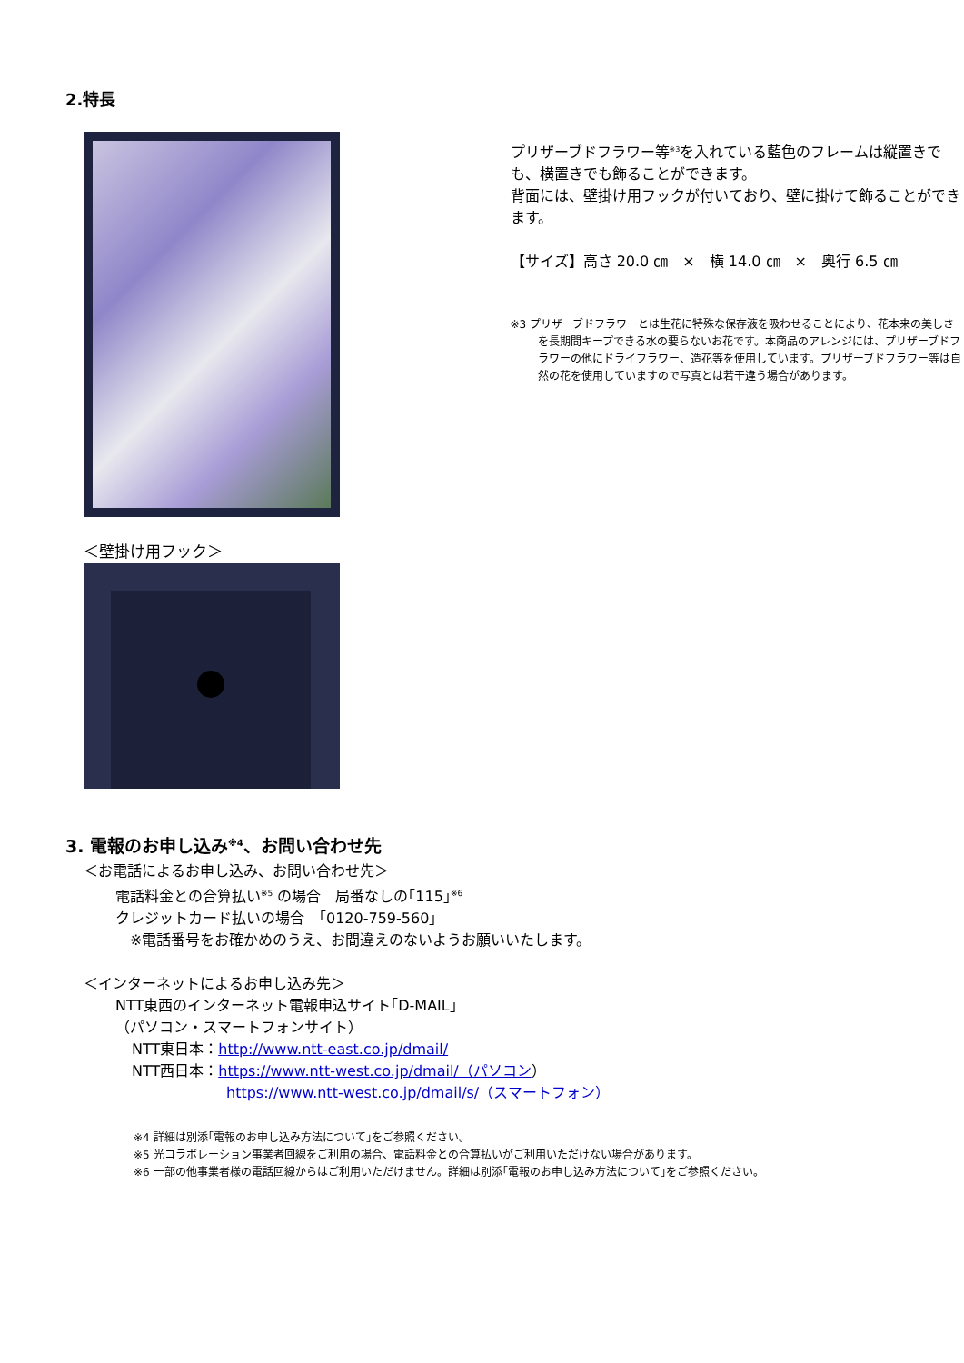2.特長
＜壁掛け用フック＞
プリザーブドフラワー等<sup>※3</sup>を入れている藍色のフレームは縦置きでも、横置きでも飾ることができます。
背面には、壁掛け用フックが付いており、壁に掛けて飾ることができます。
【サイズ】高さ 20.0 ㎝　×　横 14.0 ㎝　×　奥行 6.5 ㎝
※3 プリザーブドフラワーとは生花に特殊な保存液を吸わせることにより、花本来の美しさを長期間キープできる水の要らないお花です。本商品のアレンジには、プリザーブドフラワーの他にドライフラワー、造花等を使用しています。プリザーブドフラワー等は自然の花を使用していますので写真とは若干違う場合があります。
3. 電報のお申し込み<sup>※4</sup>、お問い合わせ先
＜お電話によるお申し込み、お問い合わせ先＞
電話料金との合算払い<sup>※5</sup> の場合　局番なしの｢115｣<sup>※6</sup>
クレジットカード払いの場合　｢0120-759-560｣
　※電話番号をお確かめのうえ、お間違えのないようお願いいたします。
＜インターネットによるお申し込み先＞
NTT東西のインターネット電報申込サイト｢D-MAIL｣
（パソコン・スマートフォンサイト）
NTT東日本：http://www.ntt-east.co.jp/dmail/
NTT西日本：https://www.ntt-west.co.jp/dmail/（パソコン）
https://www.ntt-west.co.jp/dmail/s/（スマートフォン）
※4 詳細は別添｢電報のお申し込み方法について｣をご参照ください。
※5 光コラボレーション事業者回線をご利用の場合、電話料金との合算払いがご利用いただけない場合があります。
※6 一部の他事業者様の電話回線からはご利用いただけません。詳細は別添｢電報のお申し込み方法について｣をご参照ください。